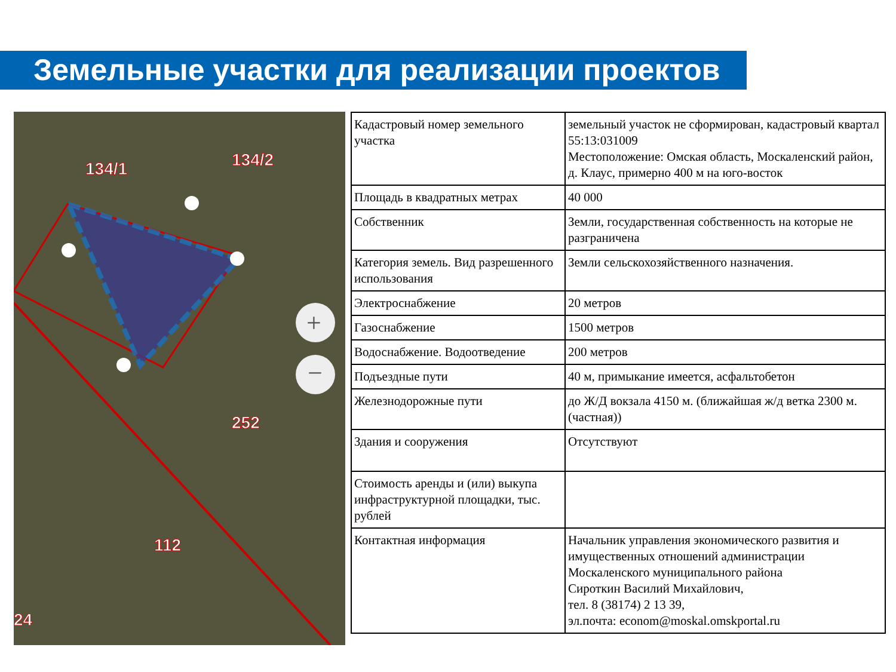Земельные участки для реализации проектов
134/1
134/2
252
112
24
+
−
| Кадастровый номер земельного участка | земельный участок не сформирован, кадастровый квартал 55:13:031009 Местоположение: Омская область, Москаленский район, д. Клаус, примерно 400 м на юго-восток |
| Площадь в квадратных метрах | 40 000 |
| Собственник | Земли, государственная собственность на которые не разграничена |
| Категория земель. Вид разрешенного использования | Земли сельскохозяйственного назначения. |
| Электроснабжение | 20 метров |
| Газоснабжение | 1500 метров |
| Водоснабжение. Водоотведение | 200 метров |
| Подъездные пути | 40 м, примыкание имеется, асфальтобетон |
| Железнодорожные пути | до Ж/Д вокзала 4150 м. (ближайшая ж/д ветка 2300 м. (частная)) |
| Здания и сооружения | Отсутствуют |
| Стоимость аренды и (или) выкупа инфраструктурной площадки, тыс. рублей | |
| Контактная информация | Начальник управления экономического развития и имущественных отношений администрации Москаленского муниципального района Сироткин Василий Михайлович, тел. 8 (38174) 2 13 39, эл.почта: econom@moskal.omskportal.ru |